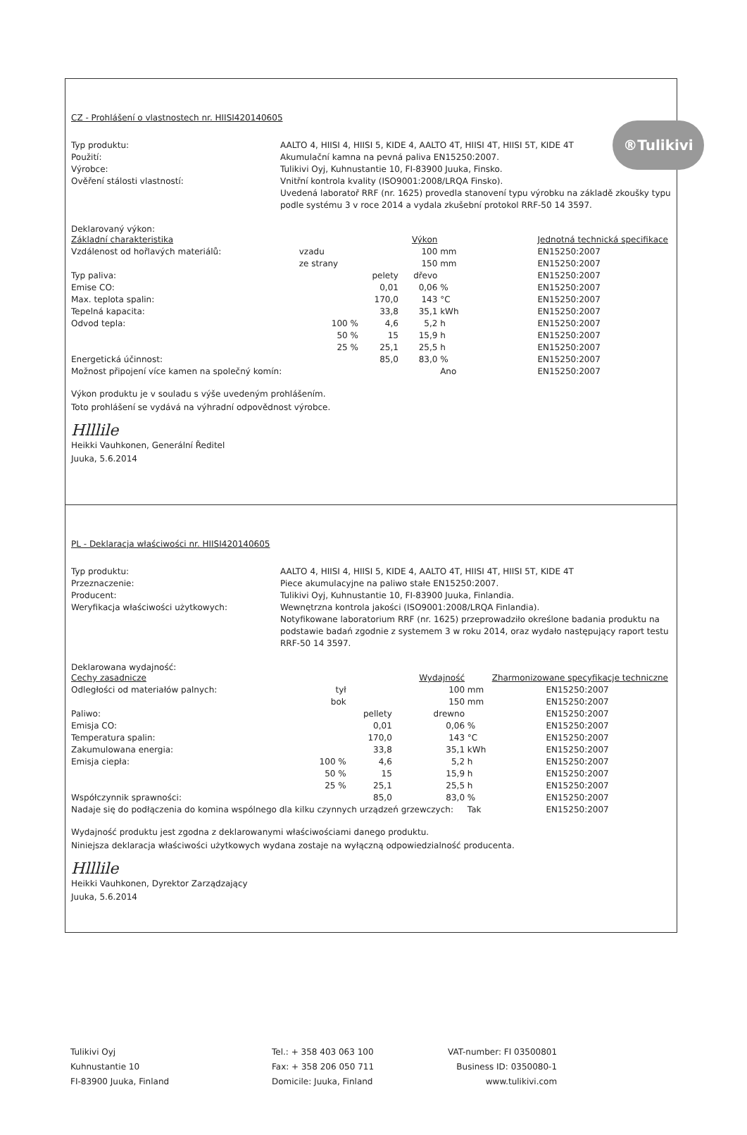®Tulikivi
CZ - Prohlášení o vlastnostech nr. HIISI420140605
Typ produktu:
AALTO 4, HIISI 4, HIISI 5, KIDE 4, AALTO 4T, HIISI 4T, HIISI 5T, KIDE 4T
Použití:
Akumulační kamna na pevná paliva EN15250:2007.
Výrobce:
Tulikivi Oyj, Kuhnustantie 10, FI-83900 Juuka, Finsko.
Ověření stálosti vlastností:
Vnitřní kontrola kvality (ISO9001:2008/LRQA Finsko).
Uvedená laboratoř RRF (nr. 1625) provedla stanovení typu výrobku na základě zkoušky typu podle systému 3 v roce 2014 a vydala zkušební protokol RRF-50 14 3597.
Deklarovaný výkon:
| Základní charakteristika | | | Výkon | | Jednotná technická specifikace |
| --- | --- | --- | --- | --- | --- |
| Vzdálenost od hořlavých materiálů: | vzadu | | 100 | mm | EN15250:2007 |
| | ze strany | | 150 | mm | EN15250:2007 |
| Typ paliva: | | pelety | dřevo | | EN15250:2007 |
| Emise CO: | | 0,01 | 0,06 | % | EN15250:2007 |
| Max. teplota spalin: | | 170,0 | 143 | °C | EN15250:2007 |
| Tepelná kapacita: | | 33,8 | 35,1 | kWh | EN15250:2007 |
| Odvod tepla: | 100 % | 4,6 | 5,2 | h | EN15250:2007 |
| | 50 % | 15 | 15,9 | h | EN15250:2007 |
| | 25 % | 25,1 | 25,5 | h | EN15250:2007 |
| Energetická účinnost: | | 85,0 | 83,0 | % | EN15250:2007 |
| Možnost připojení více kamen na společný komín: | | | | Ano | EN15250:2007 |
Výkon produktu je v souladu s výše uvedeným prohlášením.
Toto prohlášení se vydává na výhradní odpovědnost výrobce.
Hlllile
Heikki Vauhkonen, Generální Ředitel
Juuka, 5.6.2014
PL - Deklaracja właściwości nr. HIISI420140605
Typ produktu:
AALTO 4, HIISI 4, HIISI 5, KIDE 4, AALTO 4T, HIISI 4T, HIISI 5T, KIDE 4T
Przeznaczenie:
Piece akumulacyjne na paliwo stałe EN15250:2007.
Producent:
Tulikivi Oyj, Kuhnustantie 10, FI-83900 Juuka, Finlandia.
Weryfikacja właściwości użytkowych:
Wewnętrzna kontrola jakości (ISO9001:2008/LRQA Finlandia).
Notyfikowane laboratorium RRF (nr. 1625) przeprowadziło określone badania produktu na podstawie badań zgodnie z systemem 3 w roku 2014, oraz wydało następujący raport testu RRF-50 14 3597.
Deklarowana wydajność:
| Cechy zasadnicze | | | Wydajność | | Zharmonizowane specyfikacje techniczne |
| --- | --- | --- | --- | --- | --- |
| Odległości od materiałów palnych: | tył | | 100 | mm | EN15250:2007 |
| | bok | | 150 | mm | EN15250:2007 |
| Paliwo: | | pellety | drewno | | EN15250:2007 |
| Emisja CO: | | 0,01 | 0,06 | % | EN15250:2007 |
| Temperatura spalin: | | 170,0 | 143 | °C | EN15250:2007 |
| Zakumulowana energia: | | 33,8 | 35,1 | kWh | EN15250:2007 |
| Emisja ciepła: | 100 % | 4,6 | 5,2 | h | EN15250:2007 |
| | 50 % | 15 | 15,9 | h | EN15250:2007 |
| | 25 % | 25,1 | 25,5 | h | EN15250:2007 |
| Współczynnik sprawności: | | 85,0 | 83,0 | % | EN15250:2007 |
| Nadaje się do podłączenia do komina wspólnego dla kilku czynnych urządzeń grzewczych: | | | | Tak | EN15250:2007 |
Wydajność produktu jest zgodna z deklarowanymi właściwościami danego produktu.
Niniejsza deklaracja właściwości użytkowych wydana zostaje na wyłączną odpowiedzialność producenta.
Hlllile
Heikki Vauhkonen, Dyrektor Zarządzający
Juuka, 5.6.2014
Tulikivi Oyj
Kuhnustantie 10
FI-83900 Juuka, Finland
Tel.: + 358 403 063 100
Fax: + 358 206 050 711
Domicile: Juuka, Finland
VAT-number: FI 03500801
Business ID: 0350080-1
www.tulikivi.com